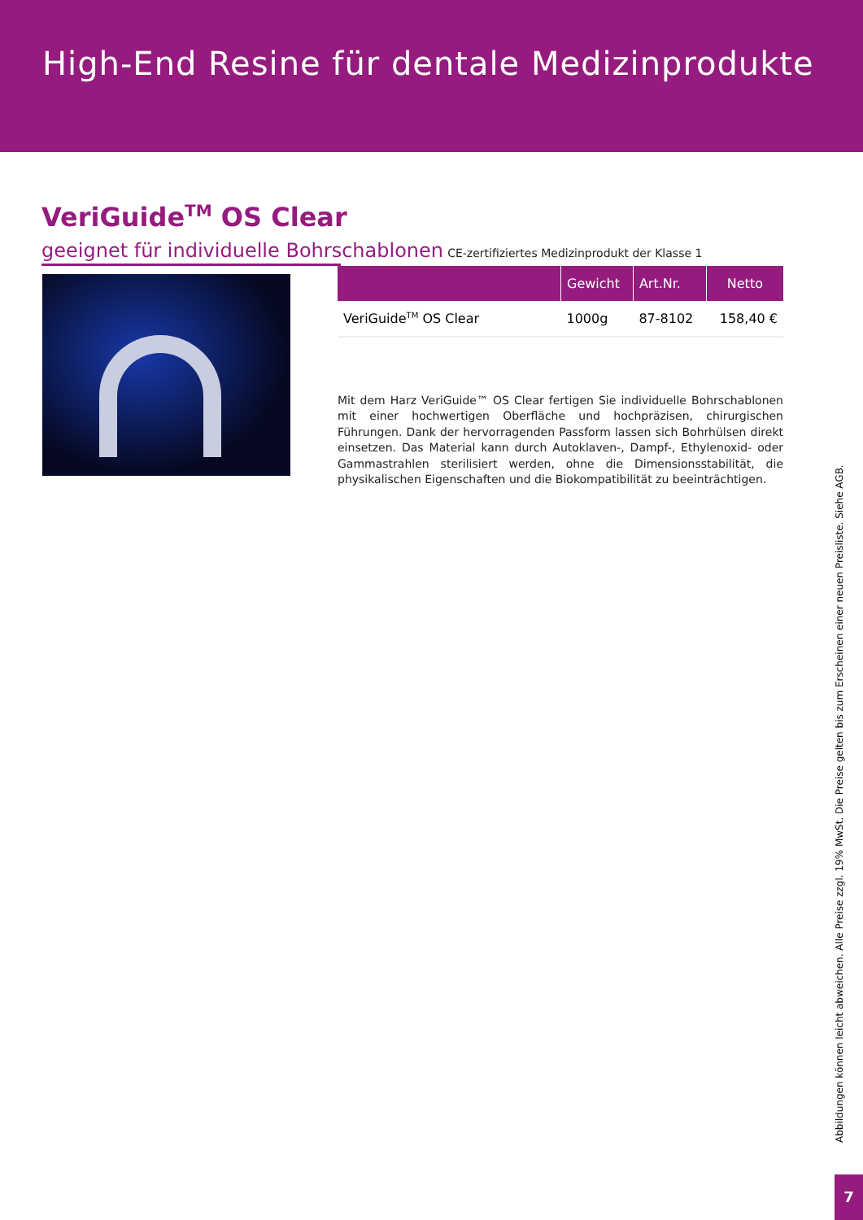High-End Resine für dentale Medizinprodukte
VeriGuide<sup>TM</sup> OS Clear
geeignet für individuelle Bohrschablonen CE-zertifiziertes Medizinprodukt der Klasse 1
| | Gewicht | Art.Nr. | Netto |
| --- | --- | --- | --- |
| VeriGuide<sup>TM</sup> OS Clear | 1000g | 87-8102 | 158,40 € |
Mit dem Harz VeriGuide™ OS Clear fertigen Sie individuelle Bohrschablonen mit einer hochwertigen Oberfläche und hochpräzisen, chirurgischen Führungen. Dank der hervorragenden Passform lassen sich Bohrhülsen direkt einsetzen. Das Material kann durch Autoklaven-, Dampf-, Ethylenoxid- oder Gammastrahlen sterilisiert werden, ohne die Dimensionsstabilität, die physikalischen Eigenschaften und die Biokompatibilität zu beeinträchtigen.
Abbildungen können leicht abweichen. Alle Preise zzgl. 19% MwSt. Die Preise gelten bis zum Erscheinen einer neuen Preisliste. Siehe AGB.
7